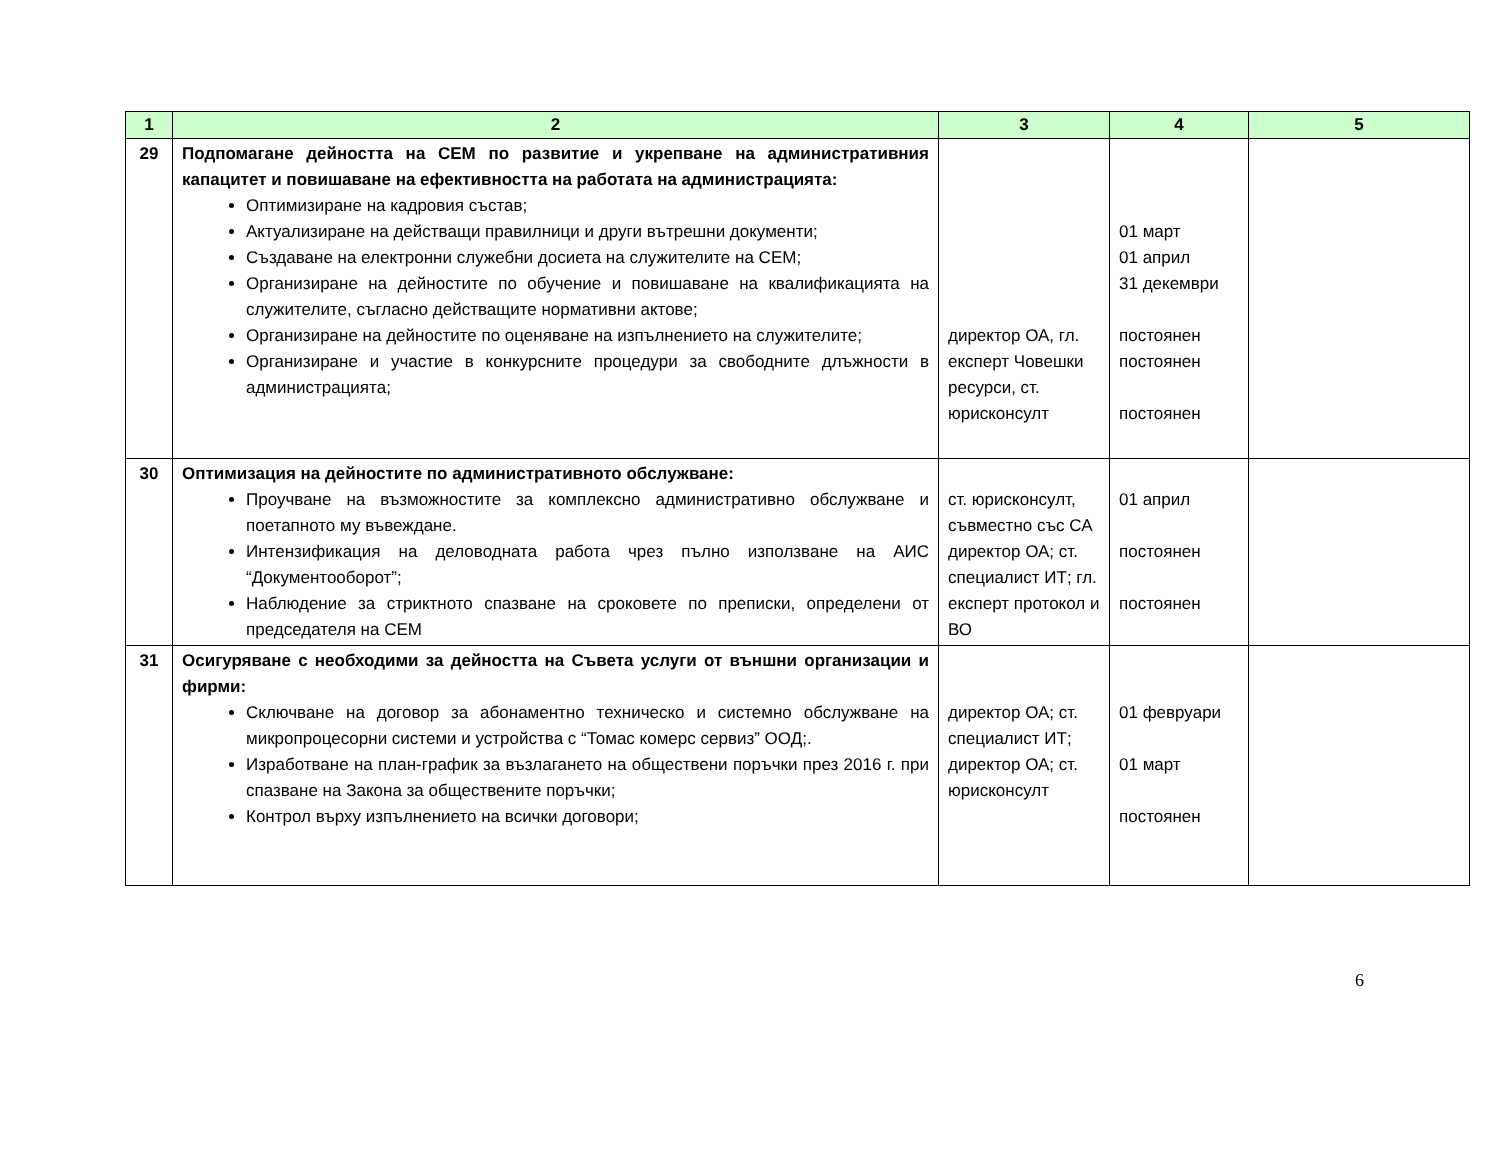| 1 | 2 | 3 | 4 | 5 |
| --- | --- | --- | --- | --- |
| 29 | Подпомагане дейността на СЕМ по развитие и укрепване на административния капацитет и повишаване на ефективността на работата на администрацията: Оптимизиране на кадровия състав; Актуализиране на действащи правилници и други вътрешни документи; Създаване на електронни служебни досиета на служителите на СЕМ; Организиране на дейностите по обучение и повишаване на квалификацията на служителите, съгласно действащите нормативни актове; Организиране на дейностите по оценяване на изпълнението на служителите; Организиране и участие в конкурсните процедури за свободните длъжности в администрацията; | директор ОА, гл. експерт Човешки ресурси, ст. юрисконсулт | 01 март 01 април 31 декември постоянен постоянен постоянен | |
| 30 | Оптимизация на дейностите по административното обслужване: Проучване на възможностите за комплексно административно обслужване и поетапното му въвеждане. Интензификация на деловодната работа чрез пълно използване на АИС “Документооборот”; Наблюдение за стриктното спазване на сроковете по преписки, определени от председателя на СЕМ | ст. юрисконсулт, съвместно със СА директор ОА; ст. специалист ИТ; гл. експерт протокол и ВО | 01 април постоянен постоянен | |
| 31 | Осигуряване с необходими за дейността на Съвета услуги от външни организации и фирми: Сключване на договор за абонаментно техническо и системно обслужване на микропроцесорни системи и устройства с “Томас комерс сервиз” ООД;. Изработване на план-график за възлагането на обществени поръчки през 2016 г. при спазване на Закона за обществените поръчки; Контрол върху изпълнението на всички договори; | директор ОА; ст. специалист ИТ; директор ОА; ст. юрисконсулт | 01 февруари 01 март постоянен | |
6